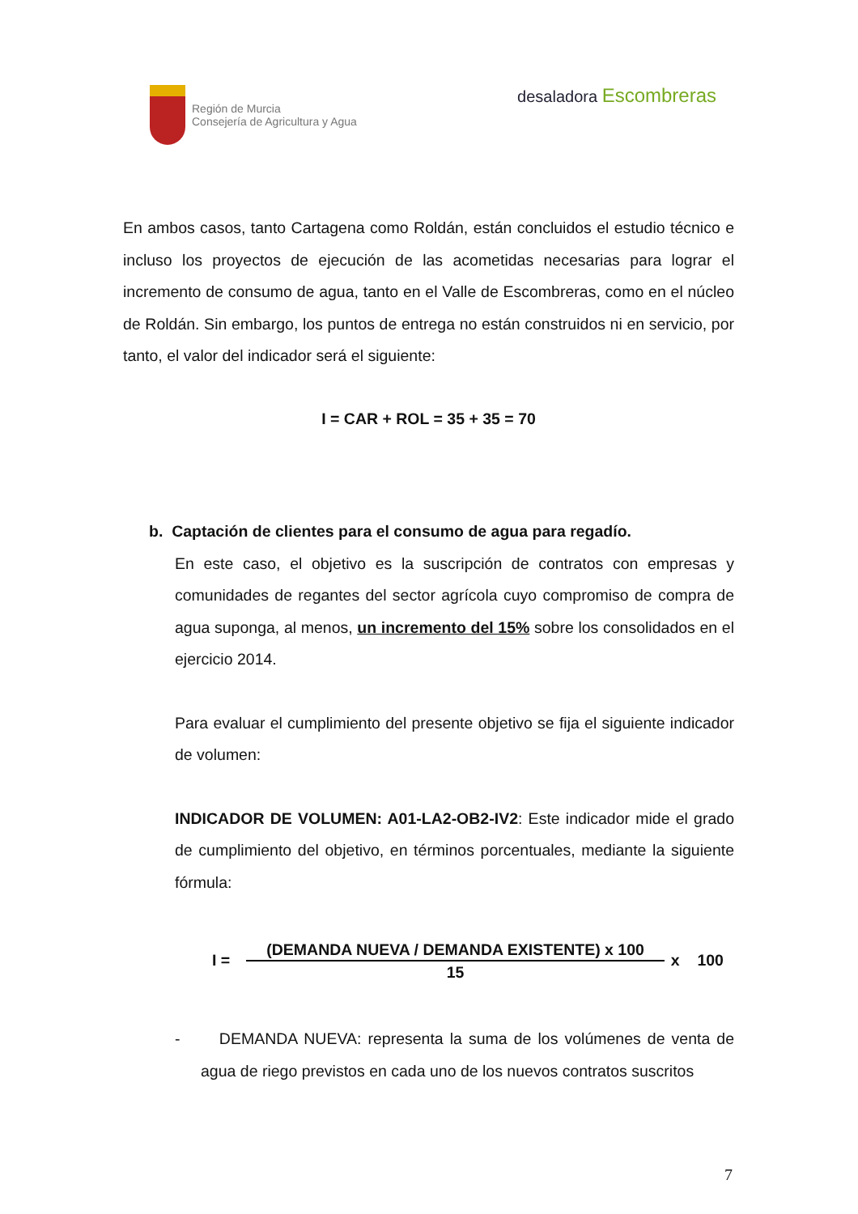Región de Murcia
Consejería de Agricultura y Agua
desaladora Escombreras
En ambos casos, tanto Cartagena como Roldán, están concluidos el estudio técnico e incluso los proyectos de ejecución de las acometidas necesarias para lograr el incremento de consumo de agua, tanto en el Valle de Escombreras, como en el núcleo de Roldán. Sin embargo, los puntos de entrega no están construidos ni en servicio, por tanto, el valor del indicador será el siguiente:
I = CAR + ROL = 35 + 35 = 70
b. Captación de clientes para el consumo de agua para regadío.
En este caso, el objetivo es la suscripción de contratos con empresas y comunidades de regantes del sector agrícola cuyo compromiso de compra de agua suponga, al menos, un incremento del 15% sobre los consolidados en el ejercicio 2014.
Para evaluar el cumplimiento del presente objetivo se fija el siguiente indicador de volumen:
INDICADOR DE VOLUMEN: A01-LA2-OB2-IV2: Este indicador mide el grado de cumplimiento del objetivo, en términos porcentuales, mediante la siguiente fórmula:
I = (DEMANDA NUEVA / DEMANDA EXISTENTE) x 100 15 x 100
- DEMANDA NUEVA: representa la suma de los volúmenes de venta de agua de riego previstos en cada uno de los nuevos contratos suscritos
7